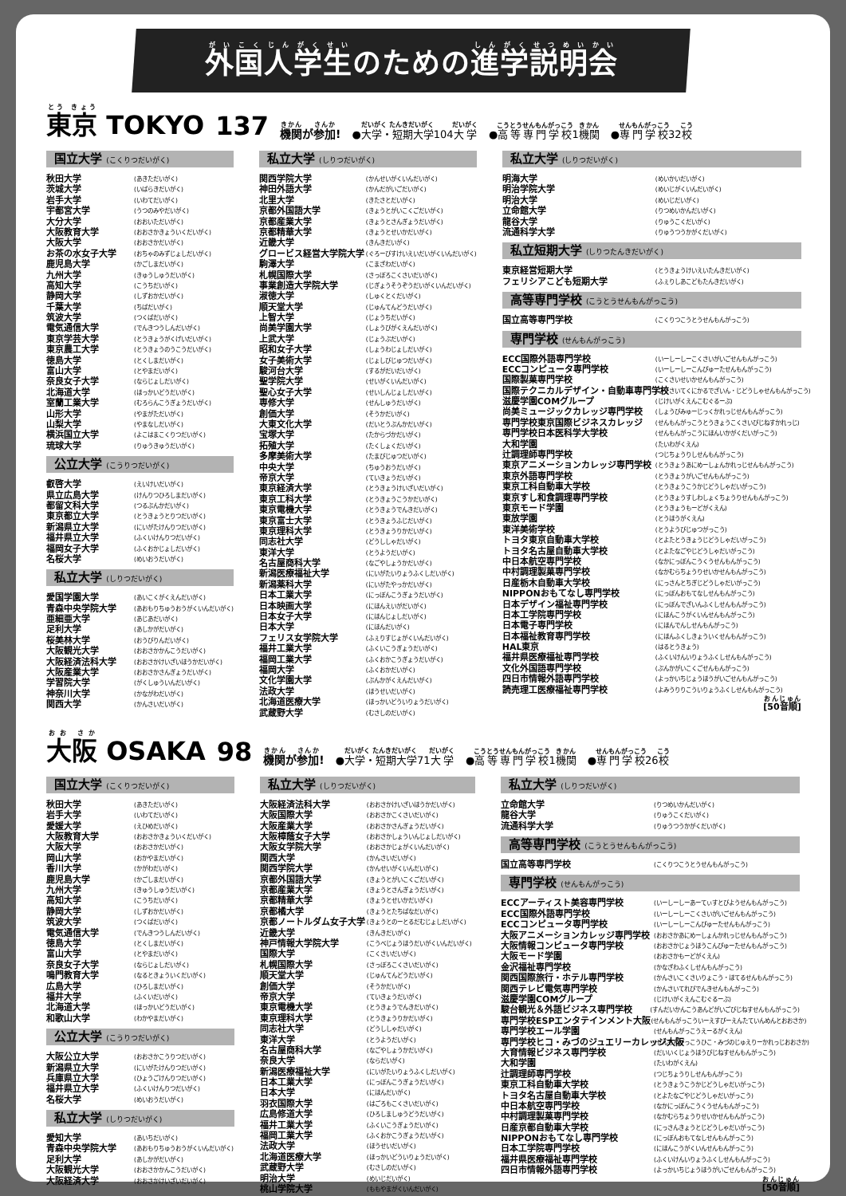外国人学生のための進学説明会
東京 TOKYO 137 機関が参加! ●大学・短期大学104大学 ●高等専門学校1機関 ●専門学校32校
国立大学 (こくりつだいがく)
秋田大学 (あきただいがく)
茨城大学 (いばらきだいがく)
岩手大学 (いわてだいがく)
宇都宮大学 (うつのみやだいがく)
大分大学 (おおいただいがく)
大阪教育大学 (おおさかきょういくだいがく)
大阪大学 (おおさかだいがく)
お茶の水女子大学 (おちゃのみずじょしだいがく)
鹿児島大学 (かごしまだいがく)
九州大学 (きゅうしゅうだいがく)
高知大学 (こうちだいがく)
静岡大学 (しずおかだいがく)
千葉大学 (ちばだいがく)
筑波大学 (つくばだいがく)
電気通信大学 (でんきつうしんだいがく)
東京学芸大学 (とうきょうがくげいだいがく)
東京農工大学 (とうきょうのうこうだいがく)
徳島大学 (とくしまだいがく)
富山大学 (とやまだいがく)
奈良女子大学 (ならじょしだいがく)
北海道大学 (ほっかいどうだいがく)
室蘭工業大学 (むろらんこうぎょうだいがく)
山形大学 (やまがただいがく)
山梨大学 (やまなしだいがく)
横浜国立大学 (よこはまこくりつだいがく)
琉球大学 (りゅうきゅうだいがく)
公立大学 (こうりつだいがく)
叡啓大学 (えいけいだいがく)
県立広島大学 (けんりつひろしまだいがく)
都留文科大学 (つるぶんかだいがく)
東京都立大学 (とうきょうとりつだいがく)
新潟県立大学 (にいがたけんりつだいがく)
福井県立大学 (ふくいけんりつだいがく)
福岡女子大学 (ふくおかじょしだいがく)
名桜大学 (めいおうだいがく)
私立大学 (しりつだいがく)
愛国学園大学 (あいこくがくえんだいがく)
青森中央学院大学 (あおもりちゅうおうがくいんだいがく)
亜細亜大学 (あじあだいがく)
足利大学 (あしかがだいがく)
桜美林大学 (おうびりんだいがく)
大阪観光大学 (おおさかかんこうだいがく)
大阪経済法科大学 (おおさかけいざいほうかだいがく)
大阪産業大学 (おおさかさんぎょうだいがく)
学習院大学 (がくしゅういんだいがく)
神奈川大学 (かながわだいがく)
関西大学 (かんさいだいがく)
私立大学 (しりつだいがく)
関西学院大学 (かんせいがくいんだいがく)
神田外語大学 (かんだがいごだいがく)
北里大学 (きたさとだいがく)
京都外国語大学 (きょうとがいこくごだいがく)
京都産業大学 (きょうとさんぎょうだいがく)
京都精華大学 (きょうとせいかだいがく)
近畿大学 (きんきだいがく)
グロービス経営大学院大学 (ぐろーびすけいえいだいがくいんだいがく)
駒澤大学 (こまざわだいがく)
札幌国際大学 (さっぽろこくさいだいがく)
事業創造大学院大学 (じぎょうそうぞうだいがくいんだいがく)
淑徳大学 (しゅくとくだいがく)
順天堂大学 (じゅんてんどうだいがく)
上智大学 (じょうちだいがく)
尚美学園大学 (しょうびがくえんだいがく)
上武大学 (じょうぶだいがく)
昭和女子大学 (しょうわじょしだいがく)
女子美術大学 (じょしびじゅつだいがく)
駿河台大学 (するがだいだいがく)
聖学院大学 (せいがくいんだいがく)
聖心女子大学 (せいしんじょしだいがく)
専修大学 (せんしゅうだいがく)
創価大学 (そうかだいがく)
大東文化大学 (だいとうぶんかだいがく)
宝塚大学 (たからづかだいがく)
拓殖大学 (たくしょくだいがく)
多摩美術大学 (たまびじゅつだいがく)
中央大学 (ちゅうおうだいがく)
帝京大学 (ていきょうだいがく)
東京経済大学 (とうきょうけいざいだいがく)
東京工科大学 (とうきょうこうかだいがく)
東京電機大学 (とうきょうでんきだいがく)
東京富士大学 (とうきょうふじだいがく)
東京理科大学 (とうきょうりかだいがく)
同志社大学 (どうししゃだいがく)
東洋大学 (とうようだいがく)
名古屋商科大学 (なごやしょうかだいがく)
新潟医療福祉大学 (にいがたいりょうふくしだいがく)
新潟薬科大学 (にいがたやっかだいがく)
日本工業大学 (にっぽんこうぎょうだいがく)
日本映画大学 (にほんえいがだいがく)
日本女子大学 (にほんじょしだいがく)
日本大学 (にほんだいがく)
フェリス女学院大学 (ふぇりすじょがくいんだいがく)
福井工業大学 (ふくいこうぎょうだいがく)
福岡工業大学 (ふくおかこうぎょうだいがく)
福岡大学 (ふくおかだいがく)
文化学園大学 (ぶんかがくえんだいがく)
法政大学 (ほうせいだいがく)
北海道医療大学 (ほっかいどういりょうだいがく)
武蔵野大学 (むさしのだいがく)
私立大学 (しりつだいがく)
明海大学 (めいかいだいがく)
明治学院大学 (めいじがくいんだいがく)
明治大学 (めいじだいがく)
立命館大学 (りつめいかんだいがく)
龍谷大学 (りゅうこくだいがく)
流通科学大学 (りゅうつうかがくだいがく)
私立短期大学 (しりつたんきだいがく)
東京経営短期大学 (とうきょうけいえいたんきだいがく)
フェリシアこども短期大学 (ふぇりしあこどもたんきだいがく)
高等専門学校 (こうとうせんもんがっこう)
国立高等専門学校 (こくりつこうとうせんもんがっこう)
専門学校 (せんもんがっこう)
ECC国際外語専門学校 (いーしーしーこくさいがいごせんもんがっこう)
ECCコンピュータ専門学校 (いーしーしーこんぴゅーたせんもんがっこう)
国際製菓専門学校 (こくさいせいかせんもんがっこう)
国際テクニカルデザイン・自動車専門学校 (こくさいてくにかるでざいん・じどうしゃせんもんがっこう)
滋慶学園COMグループ (じけいがくえんこむぐるーぷ)
尚美ミュージックカレッジ専門学校 (しょうびみゅーじっくかれっじせんもんがっこう)
専門学校東京国際ビジネスカレッジ (せんもんがっこうとうきょうこくさいびじねすかれっじ)
専門学校日本医科学大学校 (せんもんがっこうにほんいかがくだいがっこう)
大和学園 (たいわがくえん)
辻調理師専門学校 (つじちょうりしせんもんがっこう)
東京アニメーションカレッジ専門学校 (とうきょうあにめーしょんかれっじせんもんがっこう)
東京外語専門学校 (とうきょうがいごせんもんがっこう)
東京工科自動車大学校 (とうきょうこうかじどうしゃだいがっこう)
東京すし和食調理専門学校 (とうきょうすしわしょくちょうりせんもんがっこう)
東京モード学園 (とうきょうもーどがくえん)
東放学園 (とうほうがくえん)
東洋美術学校 (とうようびじゅつがっこう)
トヨタ東京自動車大学校 (とよたとうきょうじどうしゃだいがっこう)
トヨタ名古屋自動車大学校 (とよたなごやじどうしゃだいがっこう)
中日本航空専門学校 (なかにっぽんこうくうせんもんがっこう)
中村調理製菓専門学校 (なかむらちょうりせいかせんもんがっこう)
日産栃木自動車大学校 (にっさんとちぎじどうしゃだいがっこう)
NIPPONおもてなし専門学校 (にっぽんおもてなしせんもんがっこう)
日本デザイン福祉専門学校 (にっぽんでざいんふくしせんもんがっこう)
日本工学院専門学校 (にほんこうがくいんせんもんがっこう)
日本電子専門学校 (にほんでんしせんもんがっこう)
日本福祉教育専門学校 (にほんふくしきょういくせんもんがっこう)
HAL東京 (はるとうきょう)
福井県医療福祉専門学校 (ふくいけんいりょうふくしせんもんがっこう)
文化外国語専門学校 (ぶんかがいこくごせんもんがっこう)
四日市情報外語専門学校 (よっかいちじょうほうがいごせんもんがっこう)
読売理工医療福祉専門学校 (よみうりりこういりょうふくしせんもんがっこう)
[50音順]
大阪 OSAKA 98 機関が参加! ●大学・短期大学71大学 ●高等専門学校1機関 ●専門学校26校
国立大学 (こくりつだいがく)
秋田大学 (あきただいがく)
岩手大学 (いわてだいがく)
愛媛大学 (えひめだいがく)
大阪教育大学 (おおさかきょういくだいがく)
大阪大学 (おおさかだいがく)
岡山大学 (おかやまだいがく)
香川大学 (かがわだいがく)
鹿児島大学 (かごしまだいがく)
九州大学 (きゅうしゅうだいがく)
高知大学 (こうちだいがく)
静岡大学 (しずおかだいがく)
筑波大学 (つくばだいがく)
電気通信大学 (でんきつうしんだいがく)
徳島大学 (とくしまだいがく)
富山大学 (とやまだいがく)
奈良女子大学 (ならじょしだいがく)
鳴門教育大学 (なるときょういくだいがく)
広島大学 (ひろしまだいがく)
福井大学 (ふくいだいがく)
北海道大学 (ほっかいどうだいがく)
和歌山大学 (わかやまだいがく)
公立大学 (こうりつだいがく)
大阪公立大学 (おおさかこうりつだいがく)
新潟県立大学 (にいがたけんりつだいがく)
兵庫県立大学 (ひょうごけんりつだいがく)
福井県立大学 (ふくいけんりつだいがく)
名桜大学 (めいおうだいがく)
私立大学 (しりつだいがく)
愛知大学 (あいちだいがく)
青森中央学院大学 (あおもりちゅうおうがくいんだいがく)
足利大学 (あしかがだいがく)
大阪観光大学 (おおさかかんこうだいがく)
大阪経済大学 (おおさかけいざいだいがく)
私立大学 (しりつだいがく)
大阪経済法科大学 (おおさかけいざいほうかだいがく)
大阪国際大学 (おおさかこくさいだいがく)
大阪産業大学 (おおさかさんぎょうだいがく)
大阪樟蔭女子大学 (おおさかしょういんじょしだいがく)
大阪女学院大学 (おおさかじょがくいんだいがく)
関西大学 (かんさいだいがく)
関西学院大学 (かんせいがくいんだいがく)
京都外国語大学 (きょうとがいこくごだいがく)
京都産業大学 (きょうとさんぎょうだいがく)
京都精華大学 (きょうとせいかだいがく)
京都橘大学 (きょうとたちばなだいがく)
京都ノートルダム女子大学 (きょうとのーとるだむじょしだいがく)
近畿大学 (きんきだいがく)
神戸情報大学院大学 (こうべじょうほうだいがくいんだいがく)
国際大学 (こくさいだいがく)
札幌国際大学 (さっぽろこくさいだいがく)
順天堂大学 (じゅんてんどうだいがく)
創価大学 (そうかだいがく)
帝京大学 (ていきょうだいがく)
東京電機大学 (とうきょうでんきだいがく)
東京理科大学 (とうきょうりかだいがく)
同志社大学 (どうししゃだいがく)
東洋大学 (とうようだいがく)
名古屋商科大学 (なごやしょうかだいがく)
奈良大学 (ならだいがく)
新潟医療福祉大学 (にいがたいりょうふくしだいがく)
日本工業大学 (にっぽんこうぎょうだいがく)
日本大学 (にほんだいがく)
羽衣国際大学 (はごろもこくさいだいがく)
広島修道大学 (ひろしましゅうどうだいがく)
福井工業大学 (ふくいこうぎょうだいがく)
福岡工業大学 (ふくおかこうぎょうだいがく)
法政大学 (ほうせいだいがく)
北海道医療大学 (ほっかいどういりょうだいがく)
武蔵野大学 (むさしのだいがく)
明治大学 (めいじだいがく)
桃山学院大学 (ももやまがくいんだいがく)
私立大学 (しりつだいがく)
立命館大学 (りつめいかんだいがく)
龍谷大学 (りゅうこくだいがく)
流通科学大学 (りゅうつうかがくだいがく)
高等専門学校 (こうとうせんもんがっこう)
国立高等専門学校 (こくりつこうとうせんもんがっこう)
専門学校 (せんもんがっこう)
ECCアーティスト美容専門学校 (いーしーしーあーてぃすとびようせんもんがっこう)
ECC国際外語専門学校 (いーしーしーこくさいがいごせんもんがっこう)
ECCコンピュータ専門学校 (いーしーしーこんぴゅーたせんもんがっこう)
大阪アニメーションカレッジ専門学校 (おおさかあにめーしょんかれっじせんもんがっこう)
大阪情報コンピュータ専門学校 (おおさかじょうほうこんぴゅーたせんもんがっこう)
大阪モード学園 (おおさかもーどがくえん)
金沢福祉専門学校 (かなざわふくしせんもんがっこう)
関西国際旅行・ホテル専門学校 (かんさいこくさいりょこう・ほてるせんもんがっこう)
関西テレビ電気専門学校 (かんさいてれびでんきせんもんがっこう)
滋慶学園COMグループ (じけいがくえんこむぐるーぷ)
駿台観光＆外語ビジネス専門学校 (すんだいかんこうあんどがいごびじねすせんもんがっこう)
専門学校ESPエンタテインメント大阪 (せんもんがっこういーえすぴーえんたていんめんとおおさか)
専門学校エール学園 (せんもんがっこうえーるがくえん)
専門学校ヒコ・みづのジュエリーカレッジ大阪 (せんもんがっこうひこ・みづのじゅえりーかれっじおおさか)
大育情報ビジネス専門学校 (だいいくじょうほうびじねすせんもんがっこう)
大和学園 (たいわがくえん)
辻調理師専門学校 (つじちょうりしせんもんがっこう)
東京工科自動車大学校 (とうきょうこうかじどうしゃだいがっこう)
トヨタ名古屋自動車大学校 (とよたなごやじどうしゃだいがっこう)
中日本航空専門学校 (なかにっぽんこうくうせんもんがっこう)
中村調理製菓専門学校 (なかむらちょうりせいかせんもんがっこう)
日産京都自動車大学校 (にっさんきょうとじどうしゃだいがっこう)
NIPPONおもてなし専門学校 (にっぽんおもてなしせんもんがっこう)
日本工学院専門学校 (にほんこうがくいんせんもんがっこう)
福井県医療福祉専門学校 (ふくいけんいりょうふくしせんもんがっこう)
四日市情報外語専門学校 (よっかいちじょうほうがいごせんもんがっこう)
[50音順]